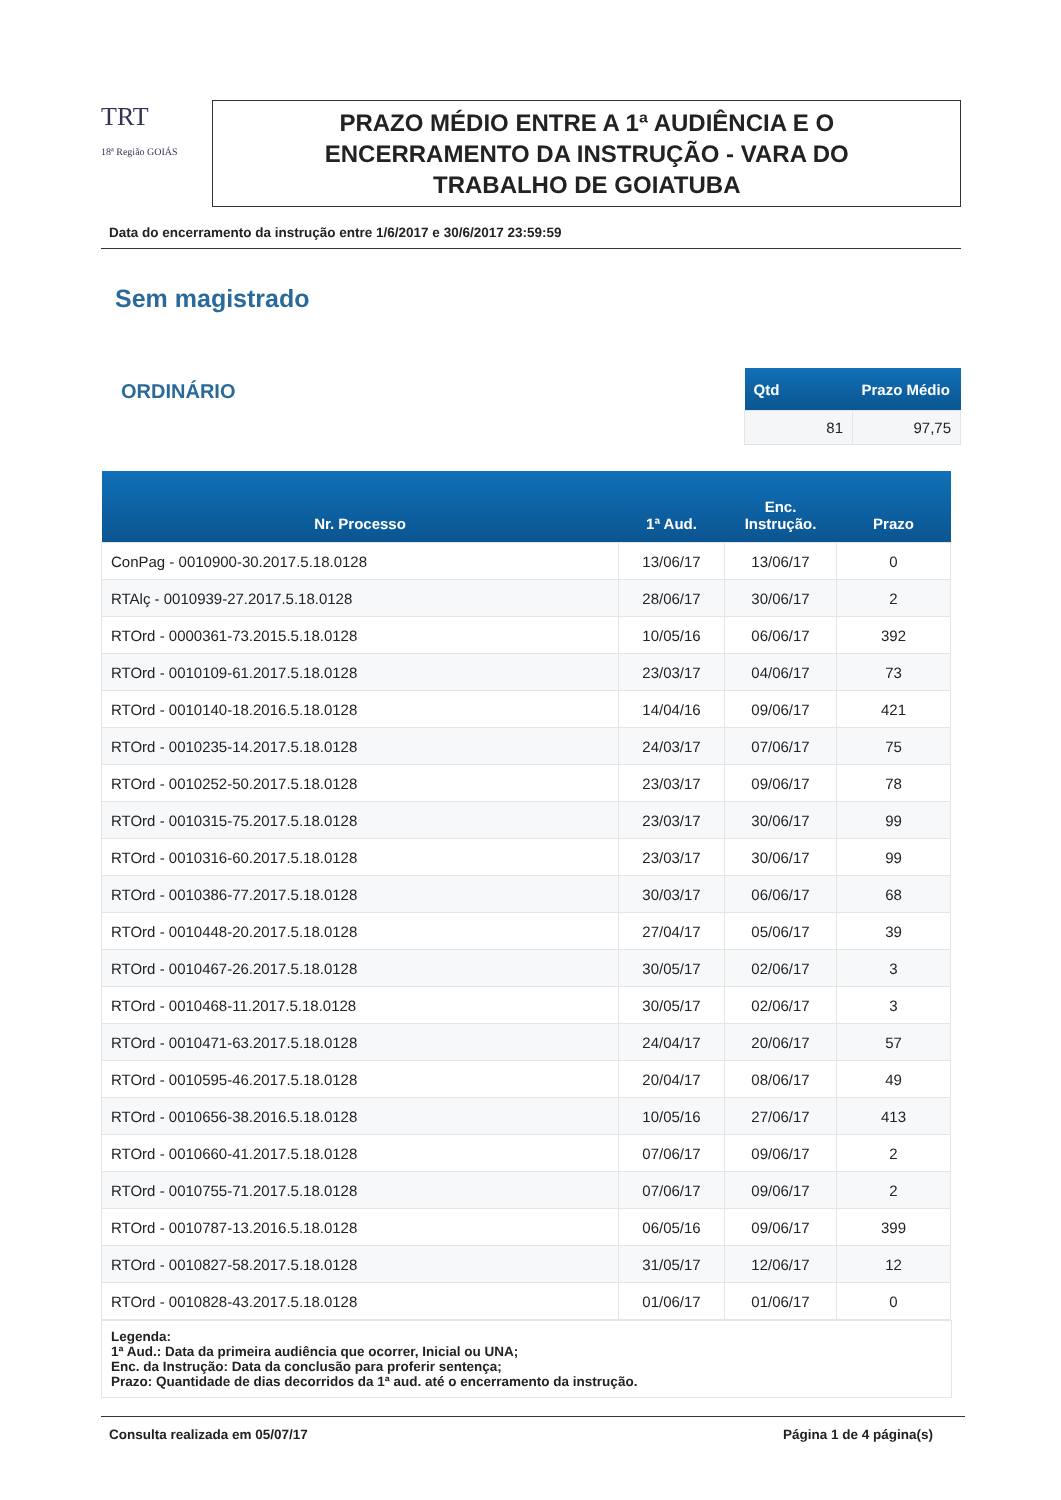TRT
18ª Região GOIÁS
PRAZO MÉDIO ENTRE A 1ª AUDIÊNCIA E O
ENCERRAMENTO DA INSTRUÇÃO - VARA DO
TRABALHO DE GOIATUBA
Data do encerramento da instrução entre 1/6/2017 e 30/6/2017 23:59:59
Sem magistrado
ORDINÁRIO
| Qtd | Prazo Médio |
| --- | --- |
| 81 | 97,75 |
| Nr. Processo | 1ª Aud. | Enc. Instrução. | Prazo |
| --- | --- | --- | --- |
| ConPag - 0010900-30.2017.5.18.0128 | 13/06/17 | 13/06/17 | 0 |
| RTAlç - 0010939-27.2017.5.18.0128 | 28/06/17 | 30/06/17 | 2 |
| RTOrd - 0000361-73.2015.5.18.0128 | 10/05/16 | 06/06/17 | 392 |
| RTOrd - 0010109-61.2017.5.18.0128 | 23/03/17 | 04/06/17 | 73 |
| RTOrd - 0010140-18.2016.5.18.0128 | 14/04/16 | 09/06/17 | 421 |
| RTOrd - 0010235-14.2017.5.18.0128 | 24/03/17 | 07/06/17 | 75 |
| RTOrd - 0010252-50.2017.5.18.0128 | 23/03/17 | 09/06/17 | 78 |
| RTOrd - 0010315-75.2017.5.18.0128 | 23/03/17 | 30/06/17 | 99 |
| RTOrd - 0010316-60.2017.5.18.0128 | 23/03/17 | 30/06/17 | 99 |
| RTOrd - 0010386-77.2017.5.18.0128 | 30/03/17 | 06/06/17 | 68 |
| RTOrd - 0010448-20.2017.5.18.0128 | 27/04/17 | 05/06/17 | 39 |
| RTOrd - 0010467-26.2017.5.18.0128 | 30/05/17 | 02/06/17 | 3 |
| RTOrd - 0010468-11.2017.5.18.0128 | 30/05/17 | 02/06/17 | 3 |
| RTOrd - 0010471-63.2017.5.18.0128 | 24/04/17 | 20/06/17 | 57 |
| RTOrd - 0010595-46.2017.5.18.0128 | 20/04/17 | 08/06/17 | 49 |
| RTOrd - 0010656-38.2016.5.18.0128 | 10/05/16 | 27/06/17 | 413 |
| RTOrd - 0010660-41.2017.5.18.0128 | 07/06/17 | 09/06/17 | 2 |
| RTOrd - 0010755-71.2017.5.18.0128 | 07/06/17 | 09/06/17 | 2 |
| RTOrd - 0010787-13.2016.5.18.0128 | 06/05/16 | 09/06/17 | 399 |
| RTOrd - 0010827-58.2017.5.18.0128 | 31/05/17 | 12/06/17 | 12 |
| RTOrd - 0010828-43.2017.5.18.0128 | 01/06/17 | 01/06/17 | 0 |
Legenda:
1ª Aud.: Data da primeira audiência que ocorrer, Inicial ou UNA;
Enc. da Instrução: Data da conclusão para proferir sentença;
Prazo: Quantidade de dias decorridos da 1ª aud. até o encerramento da instrução.
Consulta realizada em 05/07/17 Página 1 de 4 página(s)